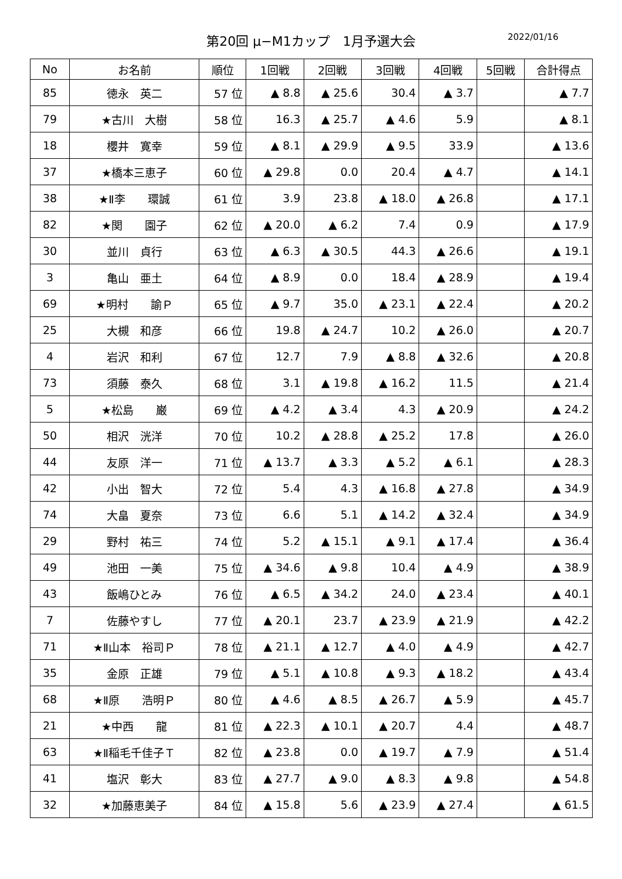第20回 μ−M1カップ　1月予選大会 2022/01/16
| No | お名前 | 順位 | 1回戦 | 2回戦 | 3回戦 | 4回戦 | 5回戦 | 合計得点 |
| --- | --- | --- | --- | --- | --- | --- | --- | --- |
| 85 | 徳永 英二 | 57 位 | ▲ 8.8 | ▲ 25.6 | 30.4 | ▲ 3.7 | | ▲ 7.7 |
| 79 | ★古川 大樹 | 58 位 | 16.3 | ▲ 25.7 | ▲ 4.6 | 5.9 | | ▲ 8.1 |
| 18 | 櫻井 寛幸 | 59 位 | ▲ 8.1 | ▲ 29.9 | ▲ 9.5 | 33.9 | | ▲ 13.6 |
| 37 | ★橋本三恵子 | 60 位 | ▲ 29.8 | 0.0 | 20.4 | ▲ 4.7 | | ▲ 14.1 |
| 38 | ★Ⅱ李 環誠 | 61 位 | 3.9 | 23.8 | ▲ 18.0 | ▲ 26.8 | | ▲ 17.1 |
| 82 | ★関 園子 | 62 位 | ▲ 20.0 | ▲ 6.2 | 7.4 | 0.9 | | ▲ 17.9 |
| 30 | 並川 貞行 | 63 位 | ▲ 6.3 | ▲ 30.5 | 44.3 | ▲ 26.6 | | ▲ 19.1 |
| 3 | 亀山 亜土 | 64 位 | ▲ 8.9 | 0.0 | 18.4 | ▲ 28.9 | | ▲ 19.4 |
| 69 | ★明村 諭Ｐ | 65 位 | ▲ 9.7 | 35.0 | ▲ 23.1 | ▲ 22.4 | | ▲ 20.2 |
| 25 | 大槻 和彦 | 66 位 | 19.8 | ▲ 24.7 | 10.2 | ▲ 26.0 | | ▲ 20.7 |
| 4 | 岩沢 和利 | 67 位 | 12.7 | 7.9 | ▲ 8.8 | ▲ 32.6 | | ▲ 20.8 |
| 73 | 須藤 泰久 | 68 位 | 3.1 | ▲ 19.8 | ▲ 16.2 | 11.5 | | ▲ 21.4 |
| 5 | ★松島 巌 | 69 位 | ▲ 4.2 | ▲ 3.4 | 4.3 | ▲ 20.9 | | ▲ 24.2 |
| 50 | 相沢 洸洋 | 70 位 | 10.2 | ▲ 28.8 | ▲ 25.2 | 17.8 | | ▲ 26.0 |
| 44 | 友原 洋一 | 71 位 | ▲ 13.7 | ▲ 3.3 | ▲ 5.2 | ▲ 6.1 | | ▲ 28.3 |
| 42 | 小出 智大 | 72 位 | 5.4 | 4.3 | ▲ 16.8 | ▲ 27.8 | | ▲ 34.9 |
| 74 | 大畠 夏奈 | 73 位 | 6.6 | 5.1 | ▲ 14.2 | ▲ 32.4 | | ▲ 34.9 |
| 29 | 野村 祐三 | 74 位 | 5.2 | ▲ 15.1 | ▲ 9.1 | ▲ 17.4 | | ▲ 36.4 |
| 49 | 池田 一美 | 75 位 | ▲ 34.6 | ▲ 9.8 | 10.4 | ▲ 4.9 | | ▲ 38.9 |
| 43 | 飯嶋ひとみ | 76 位 | ▲ 6.5 | ▲ 34.2 | 24.0 | ▲ 23.4 | | ▲ 40.1 |
| 7 | 佐藤やすし | 77 位 | ▲ 20.1 | 23.7 | ▲ 23.9 | ▲ 21.9 | | ▲ 42.2 |
| 71 | ★Ⅱ山本 裕司Ｐ | 78 位 | ▲ 21.1 | ▲ 12.7 | ▲ 4.0 | ▲ 4.9 | | ▲ 42.7 |
| 35 | 金原 正雄 | 79 位 | ▲ 5.1 | ▲ 10.8 | ▲ 9.3 | ▲ 18.2 | | ▲ 43.4 |
| 68 | ★Ⅱ原 浩明Ｐ | 80 位 | ▲ 4.6 | ▲ 8.5 | ▲ 26.7 | ▲ 5.9 | | ▲ 45.7 |
| 21 | ★中西 龍 | 81 位 | ▲ 22.3 | ▲ 10.1 | ▲ 20.7 | 4.4 | | ▲ 48.7 |
| 63 | ★Ⅱ稲毛千佳子Ｔ | 82 位 | ▲ 23.8 | 0.0 | ▲ 19.7 | ▲ 7.9 | | ▲ 51.4 |
| 41 | 塩沢 彰大 | 83 位 | ▲ 27.7 | ▲ 9.0 | ▲ 8.3 | ▲ 9.8 | | ▲ 54.8 |
| 32 | ★加藤恵美子 | 84 位 | ▲ 15.8 | 5.6 | ▲ 23.9 | ▲ 27.4 | | ▲ 61.5 |